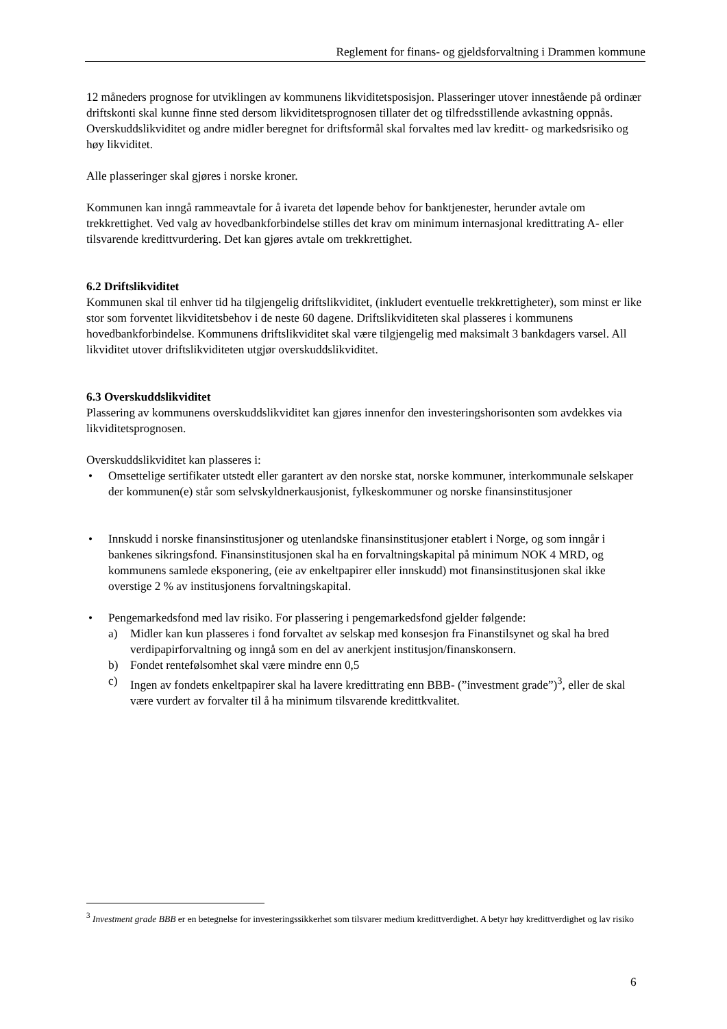Reglement for finans- og gjeldsforvaltning i Drammen kommune
12 måneders prognose for utviklingen av kommunens likviditetsposisjon. Plasseringer utover innestående på ordinær driftskonti skal kunne finne sted dersom likviditetsprognosen tillater det og tilfredsstillende avkastning oppnås. Overskuddslikviditet og andre midler beregnet for driftsformål skal forvaltes med lav kreditt- og markedsrisiko og høy likviditet.
Alle plasseringer skal gjøres i norske kroner.
Kommunen kan inngå rammeavtale for å ivareta det løpende behov for banktjenester, herunder avtale om trekkrettighet. Ved valg av hovedbankforbindelse stilles det krav om minimum internasjonal kredittrating A- eller tilsvarende kredittvurdering. Det kan gjøres avtale om trekkrettighet.
6.2 Driftslikviditet
Kommunen skal til enhver tid ha tilgjengelig driftslikviditet, (inkludert eventuelle trekkrettigheter), som minst er like stor som forventet likviditetsbehov i de neste 60 dagene. Driftslikviditeten skal plasseres i kommunens hovedbankforbindelse. Kommunens driftslikviditet skal være tilgjengelig med maksimalt 3 bankdagers varsel. All likviditet utover driftslikviditeten utgjør overskuddslikviditet.
6.3 Overskuddslikviditet
Plassering av kommunens overskuddslikviditet kan gjøres innenfor den investeringshorisonten som avdekkes via likviditetsprognosen.
Overskuddslikviditet kan plasseres i:
• Omsettelige sertifikater utstedt eller garantert av den norske stat, norske kommuner, interkommunale selskaper der kommunen(e) står som selvskyldnerkausjonist, fylkeskommuner og norske finansinstitusjoner
• Innskudd i norske finansinstitusjoner og utenlandske finansinstitusjoner etablert i Norge, og som inngår i bankenes sikringsfond. Finansinstitusjonen skal ha en forvaltningskapital på minimum NOK 4 MRD, og kommunens samlede eksponering, (eie av enkeltpapirer eller innskudd) mot finansinstitusjonen skal ikke overstige 2 % av institusjonens forvaltningskapital.
• Pengemarkedsfond med lav risiko. For plassering i pengemarkedsfond gjelder følgende:
a) Midler kan kun plasseres i fond forvaltet av selskap med konsesjon fra Finanstilsynet og skal ha bred verdipapirforvaltning og inngå som en del av anerkjent institusjon/finanskonsern.
b) Fondet rentefølsomhet skal være mindre enn 0,5
c) Ingen av fondets enkeltpapirer skal ha lavere kredittrating enn BBB- (”investment grade”)<sup>3</sup>, eller de skal være vurdert av forvalter til å ha minimum tilsvarende kredittkvalitet.
<sup>3</sup> Investment grade BBB er en betegnelse for investeringssikkerhet som tilsvarer medium kredittverdighet. A betyr høy kredittverdighet og lav risiko
6